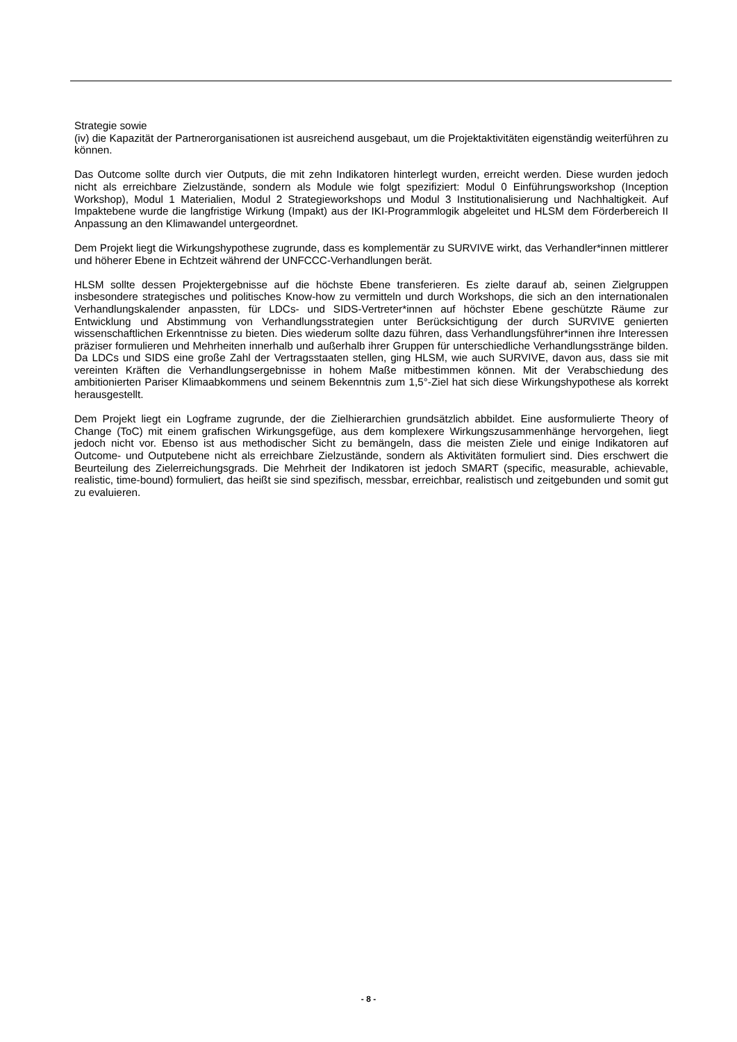Strategie sowie
(iv) die Kapazität der Partnerorganisationen ist ausreichend ausgebaut, um die Projektaktivitäten eigenständig weiterführen zu können.
Das Outcome sollte durch vier Outputs, die mit zehn Indikatoren hinterlegt wurden, erreicht werden. Diese wurden jedoch nicht als erreichbare Zielzustände, sondern als Module wie folgt spezifiziert: Modul 0 Einführungsworkshop (Inception Workshop), Modul 1 Materialien, Modul 2 Strategieworkshops und Modul 3 Institutionalisierung und Nachhaltigkeit. Auf Impaktebene wurde die langfristige Wirkung (Impakt) aus der IKI-Programmlogik abgeleitet und HLSM dem Förderbereich II Anpassung an den Klimawandel untergeordnet.
Dem Projekt liegt die Wirkungshypothese zugrunde, dass es komplementär zu SURVIVE wirkt, das Verhandler*innen mittlerer und höherer Ebene in Echtzeit während der UNFCCC-Verhandlungen berät.
HLSM sollte dessen Projektergebnisse auf die höchste Ebene transferieren. Es zielte darauf ab, seinen Zielgruppen insbesondere strategisches und politisches Know-how zu vermitteln und durch Workshops, die sich an den internationalen Verhandlungskalender anpassten, für LDCs- und SIDS-Vertreter*innen auf höchster Ebene geschützte Räume zur Entwicklung und Abstimmung von Verhandlungsstrategien unter Berücksichtigung der durch SURVIVE genierten wissenschaftlichen Erkenntnisse zu bieten. Dies wiederum sollte dazu führen, dass Verhandlungsführer*innen ihre Interessen präziser formulieren und Mehrheiten innerhalb und außerhalb ihrer Gruppen für unterschiedliche Verhandlungsstränge bilden. Da LDCs und SIDS eine große Zahl der Vertragsstaaten stellen, ging HLSM, wie auch SURVIVE, davon aus, dass sie mit vereinten Kräften die Verhandlungsergebnisse in hohem Maße mitbestimmen können. Mit der Verabschiedung des ambitionierten Pariser Klimaabkommens und seinem Bekenntnis zum 1,5°-Ziel hat sich diese Wirkungshypothese als korrekt herausgestellt.
Dem Projekt liegt ein Logframe zugrunde, der die Zielhierarchien grundsätzlich abbildet. Eine ausformulierte Theory of Change (ToC) mit einem grafischen Wirkungsgefüge, aus dem komplexere Wirkungszusammenhänge hervorgehen, liegt jedoch nicht vor. Ebenso ist aus methodischer Sicht zu bemängeln, dass die meisten Ziele und einige Indikatoren auf Outcome- und Outputebene nicht als erreichbare Zielzustände, sondern als Aktivitäten formuliert sind. Dies erschwert die Beurteilung des Zielerreichungsgrads. Die Mehrheit der Indikatoren ist jedoch SMART (specific, measurable, achievable, realistic, time-bound) formuliert, das heißt sie sind spezifisch, messbar, erreichbar, realistisch und zeitgebunden und somit gut zu evaluieren.
- 8 -